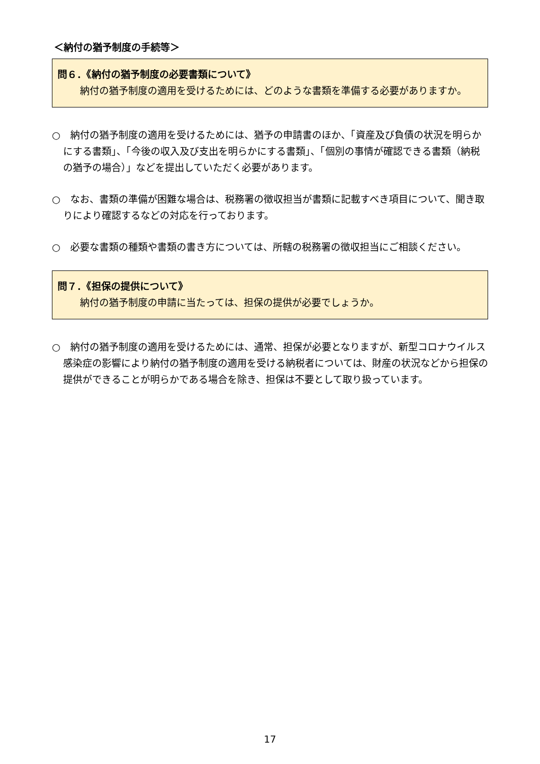＜納付の猶予制度の手続等＞
問６．《納付の猶予制度の必要書類について》
納付の猶予制度の適用を受けるためには、どのような書類を準備する必要がありますか。
○　納付の猶予制度の適用を受けるためには、猶予の申請書のほか、「資産及び負債の状況を明らかにする書類」、「今後の収入及び支出を明らかにする書類」、「個別の事情が確認できる書類（納税の猶予の場合）」などを提出していただく必要があります。
○　なお、書類の準備が困難な場合は、税務署の徴収担当が書類に記載すべき項目について、聞き取りにより確認するなどの対応を行っております。
○　必要な書類の種類や書類の書き方については、所轄の税務署の徴収担当にご相談ください。
問７．《担保の提供について》
納付の猶予制度の申請に当たっては、担保の提供が必要でしょうか。
○　納付の猶予制度の適用を受けるためには、通常、担保が必要となりますが、新型コロナウイルス感染症の影響により納付の猶予制度の適用を受ける納税者については、財産の状況などから担保の提供ができることが明らかである場合を除き、担保は不要として取り扱っています。
17